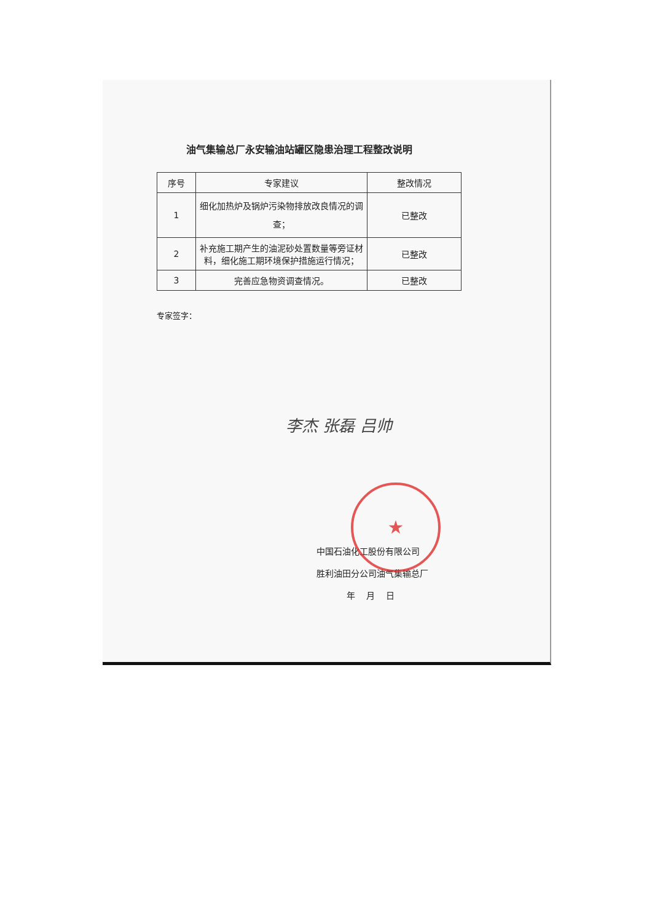油气集输总厂永安输油站罐区隐患治理工程整改说明
| 序号 | 专家建议 | 整改情况 |
| --- | --- | --- |
| 1 | 细化加热炉及锅炉污染物排放改良情况的调查； | 已整改 |
| 2 | 补充施工期产生的油泥砂处置数量等旁证材料，细化施工期环境保护措施运行情况； | 已整改 |
| 3 | 完善应急物资调查情况。 | 已整改 |
专家签字：
李杰 张磊 吕帅
★
中国石油化工股份有限公司
胜利油田分公司油气集输总厂
年 月 日